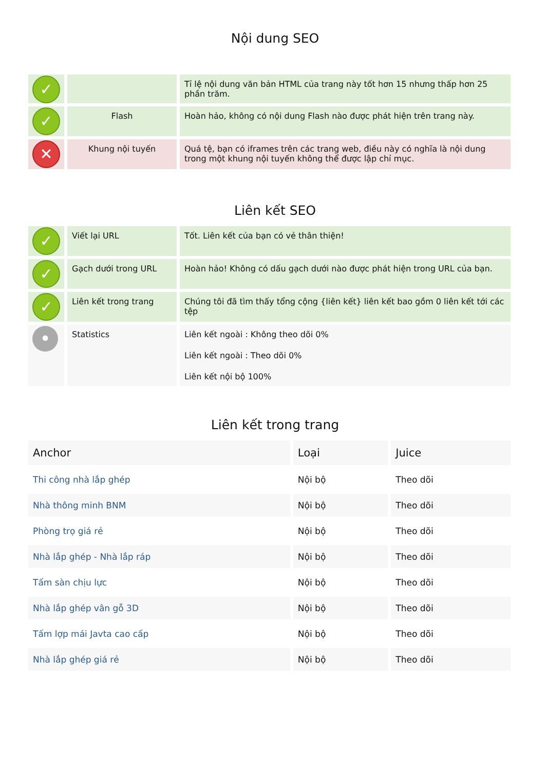Nội dung SEO
| ✓ | | Tỉ lệ nội dung văn bản HTML của trang này tốt hơn 15 nhưng thấp hơn 25 phần trăm. |
| ✓ | Flash | Hoàn hảo, không có nội dung Flash nào được phát hiện trên trang này. |
| ✕ | Khung nội tuyến | Quá tệ, bạn có iframes trên các trang web, điều này có nghĩa là nội dung trong một khung nội tuyến không thể được lập chỉ mục. |
Liên kết SEO
| ✓ | Viết lại URL | Tốt. Liên kết của bạn có vẻ thân thiện! |
| ✓ | Gạch dưới trong URL | Hoàn hảo! Không có dấu gạch dưới nào được phát hiện trong URL của bạn. |
| ✓ | Liên kết trong trang | Chúng tôi đã tìm thấy tổng cộng {liên kết} liên kết bao gồm 0 liên kết tới các tệp |
| • | Statistics | Liên kết ngoài : Không theo dõi 0% Liên kết ngoài : Theo dõi 0% Liên kết nội bộ 100% |
Liên kết trong trang
| Anchor | Loại | Juice |
| --- | --- | --- |
| Thi công nhà lắp ghép | Nội bộ | Theo dõi |
| Nhà thông minh BNM | Nội bộ | Theo dõi |
| Phòng trọ giá rẻ | Nội bộ | Theo dõi |
| Nhà lắp ghép - Nhà lắp ráp | Nội bộ | Theo dõi |
| Tấm sàn chịu lực | Nội bộ | Theo dõi |
| Nhà lắp ghép vân gỗ 3D | Nội bộ | Theo dõi |
| Tấm lợp mái Javta cao cấp | Nội bộ | Theo dõi |
| Nhà lắp ghép giá rẻ | Nội bộ | Theo dõi |